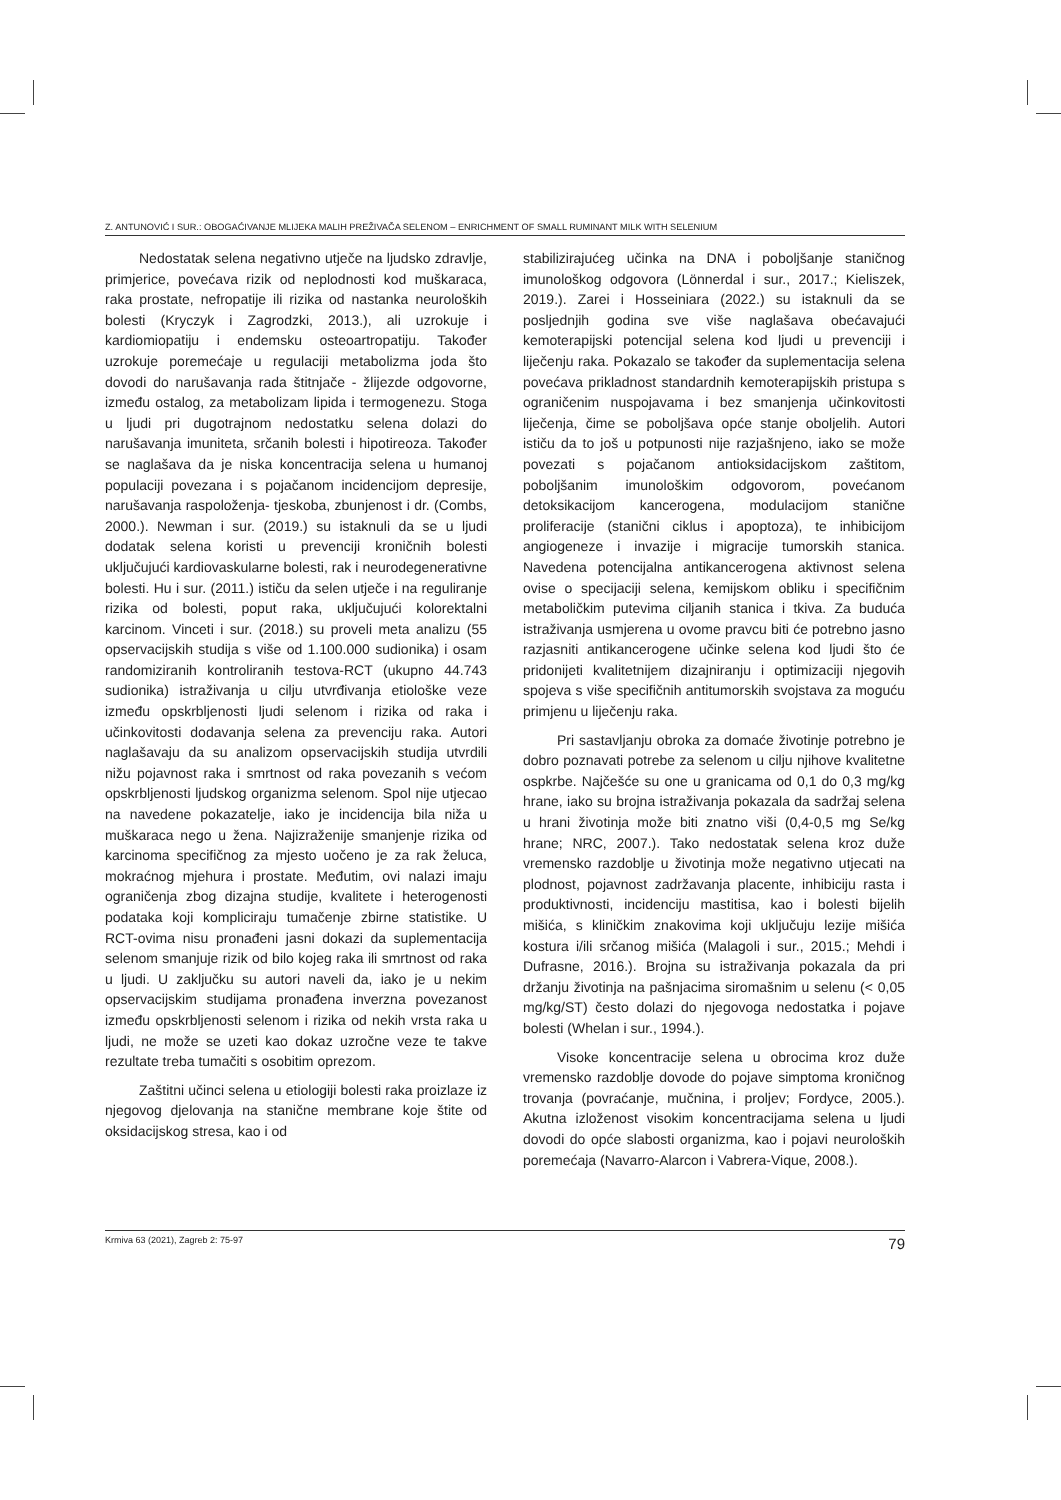Z. ANTUNOVIĆ I SUR.: OBOGAĆIVANJE MLIJEKA MALIH PREŽIVAČA SELENOM – ENRICHMENT OF SMALL RUMINANT MILK WITH SELENIUM
Nedostatak selena negativno utječe na ljudsko zdravlje, primjerice, povećava rizik od neplodnosti kod muškaraca, raka prostate, nefropatije ili rizika od nastanka neuroloških bolesti (Kryczyk i Zagrodzki, 2013.), ali uzrokuje i kardiomiopatiju i endemsku osteoartropatiju. Također uzrokuje poremećaje u regulaciji metabolizma joda što dovodi do narušavanja rada štitnjače - žlijezde odgovorne, između ostalog, za metabolizam lipida i termogenezu. Stoga u ljudi pri dugotrajnom nedostatku selena dolazi do narušavanja imuniteta, srčanih bolesti i hipotireoza. Također se naglašava da je niska koncentracija selena u humanoj populaciji povezana i s pojačanom incidencijom depresije, narušavanja raspoloženja- tjeskoba, zbunjenost i dr. (Combs, 2000.). Newman i sur. (2019.) su istaknuli da se u ljudi dodatak selena koristi u prevenciji kroničnih bolesti uključujući kardiovaskularne bolesti, rak i neurodegenerativne bolesti. Hu i sur. (2011.) ističu da selen utječe i na reguliranje rizika od bolesti, poput raka, uključujući kolorektalni karcinom. Vinceti i sur. (2018.) su proveli meta analizu (55 opservacijskih studija s više od 1.100.000 sudionika) i osam randomiziranih kontroliranih testova-RCT (ukupno 44.743 sudionika) istraživanja u cilju utvrđivanja etiološke veze između opskrbljenosti ljudi selenom i rizika od raka i učinkovitosti dodavanja selena za prevenciju raka. Autori naglašavaju da su analizom opservacijskih studija utvrdili nižu pojavnost raka i smrtnost od raka povezanih s većom opskrbljenosti ljudskog organizma selenom. Spol nije utjecao na navedene pokazatelje, iako je incidencija bila niža u muškaraca nego u žena. Najizraženije smanjenje rizika od karcinoma specifičnog za mjesto uočeno je za rak želuca, mokraćnog mjehura i prostate. Međutim, ovi nalazi imaju ograničenja zbog dizajna studije, kvalitete i heterogenosti podataka koji kompliciraju tumačenje zbirne statistike. U RCT-ovima nisu pronađeni jasni dokazi da suplementacija selenom smanjuje rizik od bilo kojeg raka ili smrtnost od raka u ljudi. U zaključku su autori naveli da, iako je u nekim opservacijskim studijama pronađena inverzna povezanost između opskrbljenosti selenom i rizika od nekih vrsta raka u ljudi, ne može se uzeti kao dokaz uzročne veze te takve rezultate treba tumačiti s osobitim oprezom.
Zaštitni učinci selena u etiologiji bolesti raka proizlaze iz njegovog djelovanja na stanične membrane koje štite od oksidacijskog stresa, kao i od
stabilizirajućeg učinka na DNA i poboljšanje staničnog imunološkog odgovora (Lönnerdal i sur., 2017.; Kieliszek, 2019.). Zarei i Hosseiniara (2022.) su istaknuli da se posljednjih godina sve više naglašava obećavajući kemoterapijski potencijal selena kod ljudi u prevenciji i liječenju raka. Pokazalo se također da suplementacija selena povećava prikladnost standardnih kemoterapijskih pristupa s ograničenim nuspojavama i bez smanjenja učinkovitosti liječenja, čime se poboljšava opće stanje oboljelih. Autori ističu da to još u potpunosti nije razjašnjeno, iako se može povezati s pojačanom antioksidacijskom zaštitom, poboljšanim imunološkim odgovorom, povećanom detoksikacijom kancerogena, modulacijom stanične proliferacije (stanični ciklus i apoptoza), te inhibicijom angiogeneze i invazije i migracije tumorskih stanica. Navedena potencijalna antikancerogena aktivnost selena ovise o specijaciji selena, kemijskom obliku i specifičnim metaboličkim putevima ciljanih stanica i tkiva. Za buduća istraživanja usmjerena u ovome pravcu biti će potrebno jasno razjasniti antikancerogene učinke selena kod ljudi što će pridonijeti kvalitetnijem dizajniranju i optimizaciji njegovih spojeva s više specifičnih antitumorskih svojstava za moguću primjenu u liječenju raka.
Pri sastavljanju obroka za domaće životinje potrebno je dobro poznavati potrebe za selenom u cilju njihove kvalitetne ospkrbe. Najčešće su one u granicama od 0,1 do 0,3 mg/kg hrane, iako su brojna istraživanja pokazala da sadržaj selena u hrani životinja može biti znatno viši (0,4-0,5 mg Se/kg hrane; NRC, 2007.). Tako nedostatak selena kroz duže vremensko razdoblje u životinja može negativno utjecati na plodnost, pojavnost zadržavanja placente, inhibiciju rasta i produktivnosti, incidenciju mastitisa, kao i bolesti bijelih mišića, s kliničkim znakovima koji uključuju lezije mišića kostura i/ili srčanog mišića (Malagoli i sur., 2015.; Mehdi i Dufrasne, 2016.). Brojna su istraživanja pokazala da pri držanju životinja na pašnjacima siromašnim u selenu (< 0,05 mg/kg/ST) često dolazi do njegovoga nedostatka i pojave bolesti (Whelan i sur., 1994.).
Visoke koncentracije selena u obrocima kroz duže vremensko razdoblje dovode do pojave simptoma kroničnog trovanja (povraćanje, mučnina, i proljev; Fordyce, 2005.). Akutna izloženost visokim koncentracijama selena u ljudi dovodi do opće slabosti organizma, kao i pojavi neuroloških poremećaja (Navarro-Alarcon i Vabrera-Vique, 2008.).
Krmiva 63 (2021), Zagreb 2: 75-97 79